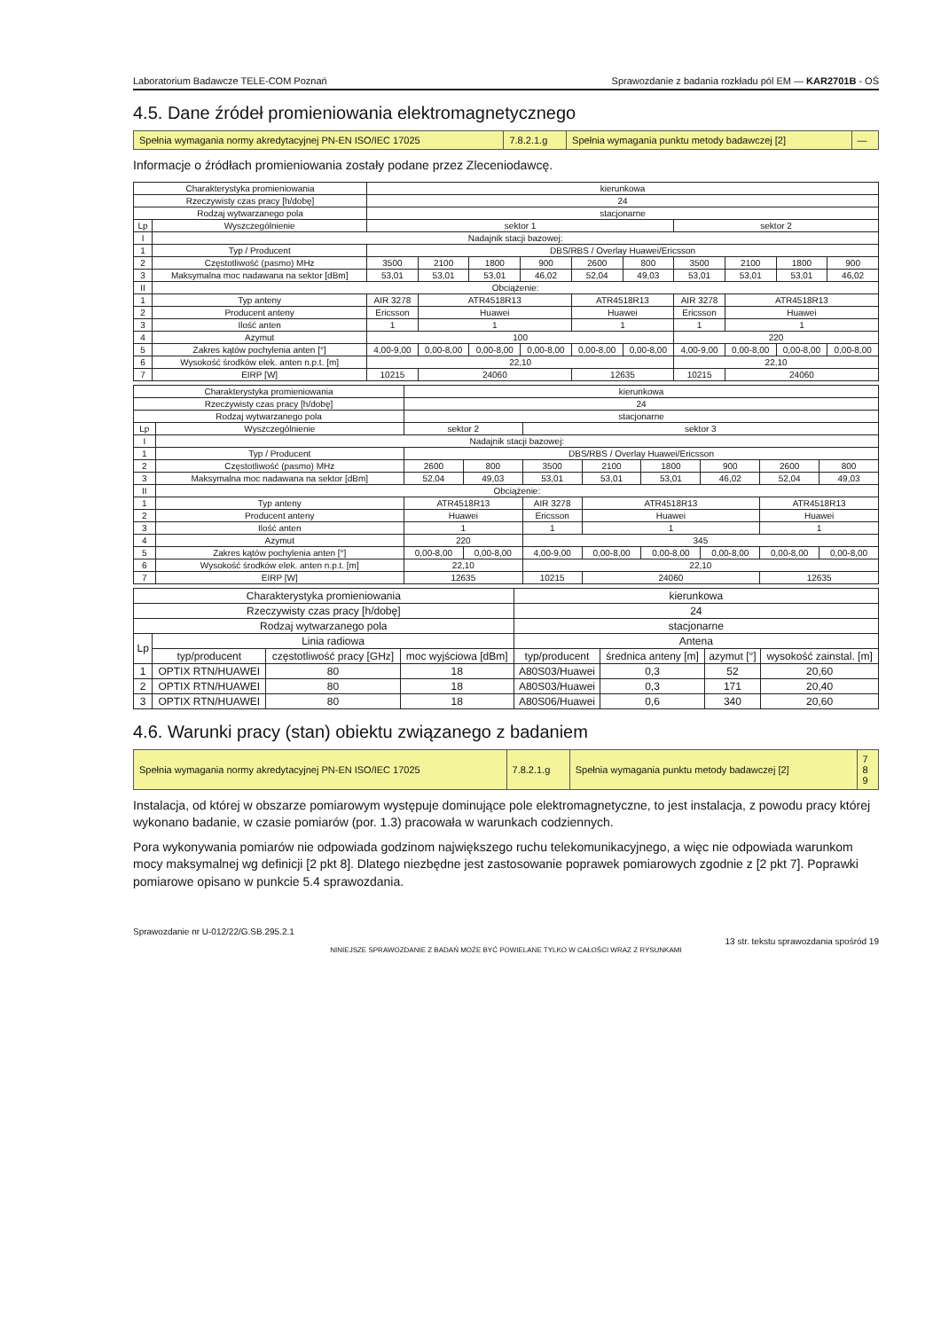Laboratorium Badawcze TELE-COM Poznań Sprawozdanie z badania rozkładu pól EM — KAR2701B - OŚ
4.5. Dane źródeł promieniowania elektromagnetycznego
| Spełnia wymagania normy akredytacyjnej PN-EN ISO/IEC 17025 | 7.8.2.1.g | Spełnia wymagania punktu metody badawczej [2] | — |
Informacje o źródłach promieniowania zostały podane przez Zleceniodawcę.
| Charakterystyka promieniowania | | kierunkowa | | | | | | | | | |
| Rzeczywisty czas pracy [h/dobę] | | 24 | | | | | | | | | |
| Rodzaj wytwarzanego pola | | stacjonarne | | | | | | | | | |
| Lp | Wyszczególnienie | sektor 1 | | | | | | sektor 2 | | | |
| I | Nadajnik stacji bazowej: | | | | | | | | | | |
| 1 | Typ / Producent | DBS/RBS / Overlay Huawei/Ericsson | | | | | | | | | |
| 2 | Częstotliwość (pasmo) MHz | 3500 | 2100 | 1800 | 900 | 2600 | 800 | 3500 | 2100 | 1800 | 900 |
| 3 | Maksymalna moc nadawana na sektor [dBm] | 53,01 | 53,01 | 53,01 | 46,02 | 52,04 | 49,03 | 53,01 | 53,01 | 53,01 | 46,02 |
| II | Obciążenie: | | | | | | | | | | |
| 1 | Typ anteny | AIR 3278 | ATR4518R13 | | | ATR4518R13 | | AIR 3278 | ATR4518R13 | | |
| 2 | Producent anteny | Ericsson | Huawei | | | Huawei | | Ericsson | Huawei | | |
| 3 | Ilość anten | 1 | 1 | | | 1 | | 1 | 1 | | |
| 4 | Azymut | 100 | | | | | | 220 | | | |
| 5 | Zakres kątów pochylenia anten [°] | 4,00-9,00 | 0,00-8,00 | 0,00-8,00 | 0,00-8,00 | 0,00-8,00 | 0,00-8,00 | 4,00-9,00 | 0,00-8,00 | 0,00-8,00 | 0,00-8,00 |
| 6 | Wysokość środków elek. anten n.p.t. [m] | 22,10 | | | | | | 22,10 | | | |
| 7 | EIRP [W] | 10215 | 24060 | | | 12635 | | 10215 | 24060 | | |
| Charakterystyka promieniowania | | kierunkowa | | | | | | | |
| Rzeczywisty czas pracy [h/dobę] | | 24 | | | | | | | |
| Rodzaj wytwarzanego pola | | stacjonarne | | | | | | | |
| Lp | Wyszczególnienie | sektor 2 | | sektor 3 | | | | | |
| I | Nadajnik stacji bazowej: | | | | | | | | |
| 1 | Typ / Producent | DBS/RBS / Overlay Huawei/Ericsson | | | | | | | |
| 2 | Częstotliwość (pasmo) MHz | 2600 | 800 | 3500 | 2100 | 1800 | 900 | 2600 | 800 |
| 3 | Maksymalna moc nadawana na sektor [dBm] | 52,04 | 49,03 | 53,01 | 53,01 | 53,01 | 46,02 | 52,04 | 49,03 |
| II | Obciążenie: | | | | | | | | |
| 1 | Typ anteny | ATR4518R13 | | AIR 3278 | ATR4518R13 | | | ATR4518R13 | |
| 2 | Producent anteny | Huawei | | Ericsson | Huawei | | | Huawei | |
| 3 | Ilość anten | 1 | | 1 | 1 | | | 1 | |
| 4 | Azymut | 220 | | 345 | | | | | |
| 5 | Zakres kątów pochylenia anten [°] | 0,00-8,00 | 0,00-8,00 | 4,00-9,00 | 0,00-8,00 | 0,00-8,00 | 0,00-8,00 | 0,00-8,00 | 0,00-8,00 |
| 6 | Wysokość środków elek. anten n.p.t. [m] | 22,10 | | 22,10 | | | | | |
| 7 | EIRP [W] | 12635 | | 10215 | 24060 | | | 12635 | |
| Charakterystyka promieniowania | | | | kierunkowa | | | |
| Rzeczywisty czas pracy [h/dobę] | | | | 24 | | | |
| Rodzaj wytwarzanego pola | | | | stacjonarne | | | |
| Lp | Linia radiowa | | | Antena | | | |
| | typ/producent | częstotliwość pracy [GHz] | moc wyjściowa [dBm] | typ/producent | średnica anteny [m] | azymut [°] | wysokość zainstal. [m] |
| 1 | OPTIX RTN/HUAWEI | 80 | 18 | A80S03/Huawei | 0,3 | 52 | 20,60 |
| 2 | OPTIX RTN/HUAWEI | 80 | 18 | A80S03/Huawei | 0,3 | 171 | 20,40 |
| 3 | OPTIX RTN/HUAWEI | 80 | 18 | A80S06/Huawei | 0,6 | 340 | 20,60 |
4.6. Warunki pracy (stan) obiektu związanego z badaniem
| Spełnia wymagania normy akredytacyjnej PN-EN ISO/IEC 17025 | 7.8.2.1.g | Spełnia wymagania punktu metody badawczej [2] | 7 8 9 |
Instalacja, od której w obszarze pomiarowym występuje dominujące pole elektromagnetyczne, to jest instalacja, z powodu pracy której wykonano badanie, w czasie pomiarów (por. 1.3) pracowała w warunkach codziennych.
Pora wykonywania pomiarów nie odpowiada godzinom największego ruchu telekomunikacyjnego, a więc nie odpowiada warunkom mocy maksymalnej wg definicji [2 pkt 8]. Dlatego niezbędne jest zastosowanie poprawek pomiarowych zgodnie z [2 pkt 7]. Poprawki pomiarowe opisano w punkcie 5.4 sprawozdania.
Sprawozdanie nr U-012/22/G.SB.295.2.1
13 str. tekstu sprawozdania spośród 19
NINIEJSZE SPRAWOZDANIE Z BADAŃ MOŻE BYĆ POWIELANE TYLKO W CAŁOŚCI WRAZ Z RYSUNKAMI